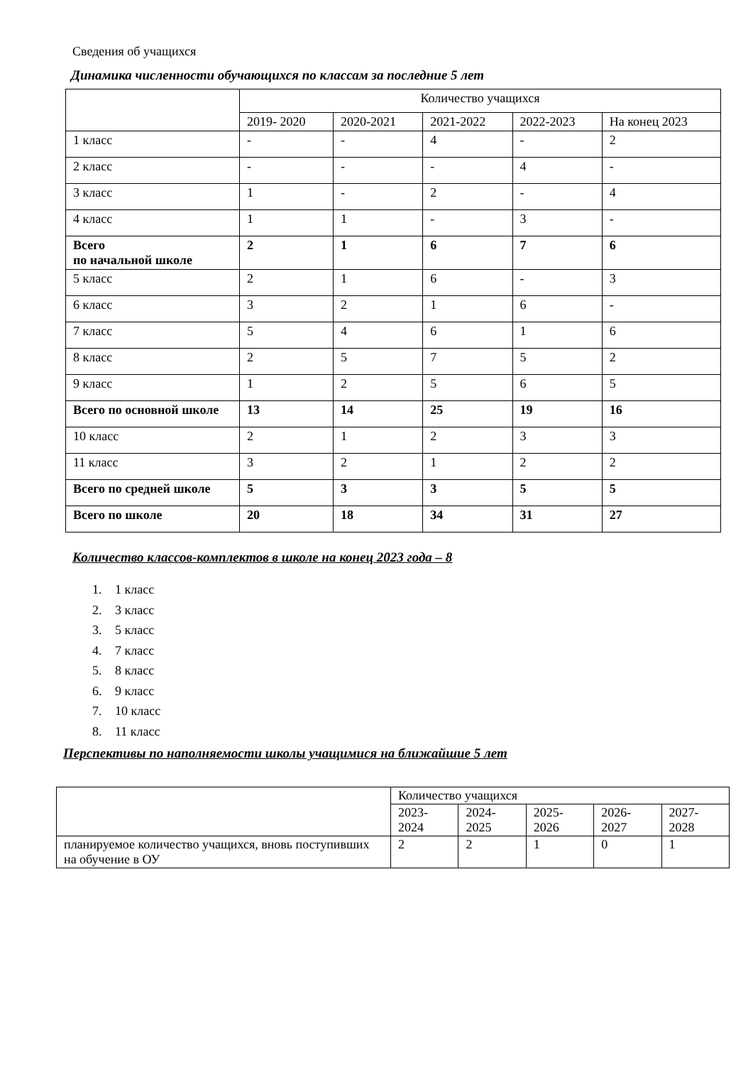Сведения об учащихся
Динамика численности обучающихся по классам за последние 5 лет
| | Количество учащихся | | | | |
| | 2019- 2020 | 2020-2021 | 2021-2022 | 2022-2023 | На конец 2023 |
| 1 класс | - | - | 4 | - | 2 |
| 2 класс | - | - | - | 4 | - |
| 3 класс | 1 | - | 2 | - | 4 |
| 4 класс | 1 | 1 | - | 3 | - |
| Всего по начальной школе | 2 | 1 | 6 | 7 | 6 |
| 5 класс | 2 | 1 | 6 | - | 3 |
| 6 класс | 3 | 2 | 1 | 6 | - |
| 7 класс | 5 | 4 | 6 | 1 | 6 |
| 8 класс | 2 | 5 | 7 | 5 | 2 |
| 9 класс | 1 | 2 | 5 | 6 | 5 |
| Всего по основной школе | 13 | 14 | 25 | 19 | 16 |
| 10 класс | 2 | 1 | 2 | 3 | 3 |
| 11 класс | 3 | 2 | 1 | 2 | 2 |
| Всего по средней школе | 5 | 3 | 3 | 5 | 5 |
| Всего по школе | 20 | 18 | 34 | 31 | 27 |
Количество классов-комплектов в школе на конец 2023 года – 8
1. 1 класс
2. 3 класс
3. 5 класс
4. 7 класс
5. 8 класс
6. 9 класс
7. 10 класс
8. 11 класс
Перспективы по наполняемости школы учащимися на ближайшие 5 лет
| | Количество учащихся | | | | |
| | 2023- 2024 | 2024- 2025 | 2025- 2026 | 2026- 2027 | 2027- 2028 |
| планируемое количество учащихся, вновь поступивших на обучение в ОУ | 2 | 2 | 1 | 0 | 1 |